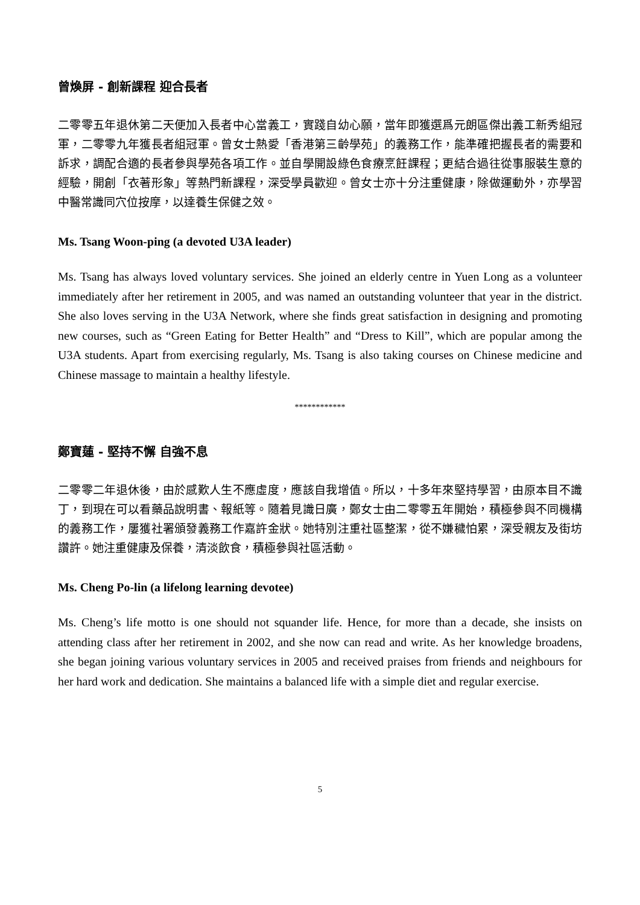曾煥屏 - 創新課程 迎合長者
二零零五年退休第二天便加入長者中心當義工，實踐自幼心願，當年即獲選爲元朗區傑出義工新秀組冠軍，二零零九年獲長者組冠軍。曾女士熱愛「香港第三齡學苑」的義務工作，能準確把握長者的需要和訴求，調配合適的長者參與學苑各項工作。並自學開設綠色食療烹飪課程；更結合過往從事服裝生意的經驗，開創「衣著形象」等熱門新課程，深受學員歡迎。曾女士亦十分注重健康，除做運動外，亦學習中醫常識同穴位按摩，以達養生保健之效。
Ms. Tsang Woon-ping (a devoted U3A leader)
Ms. Tsang has always loved voluntary services. She joined an elderly centre in Yuen Long as a volunteer immediately after her retirement in 2005, and was named an outstanding volunteer that year in the district. She also loves serving in the U3A Network, where she finds great satisfaction in designing and promoting new courses, such as “Green Eating for Better Health” and “Dress to Kill”, which are popular among the U3A students. Apart from exercising regularly, Ms. Tsang is also taking courses on Chinese medicine and Chinese massage to maintain a healthy lifestyle.
************
鄭寶蓮 - 堅持不懈 自強不息
二零零二年退休後，由於感歎人生不應虛度，應該自我增值。所以，十多年來堅持學習，由原本目不識丁，到現在可以看藥品說明書、報紙等。隨着見識日廣，鄭女士由二零零五年開始，積極參與不同機構的義務工作，屢獲社署頒發義務工作嘉許金狀。她特別注重社區整潔，從不嫌穢怕累，深受親友及街坊讚許。她注重健康及保養，清淡飲食，積極參與社區活動。
Ms. Cheng Po-lin (a lifelong learning devotee)
Ms. Cheng’s life motto is one should not squander life. Hence, for more than a decade, she insists on attending class after her retirement in 2002, and she now can read and write. As her knowledge broadens, she began joining various voluntary services in 2005 and received praises from friends and neighbours for her hard work and dedication. She maintains a balanced life with a simple diet and regular exercise.
5